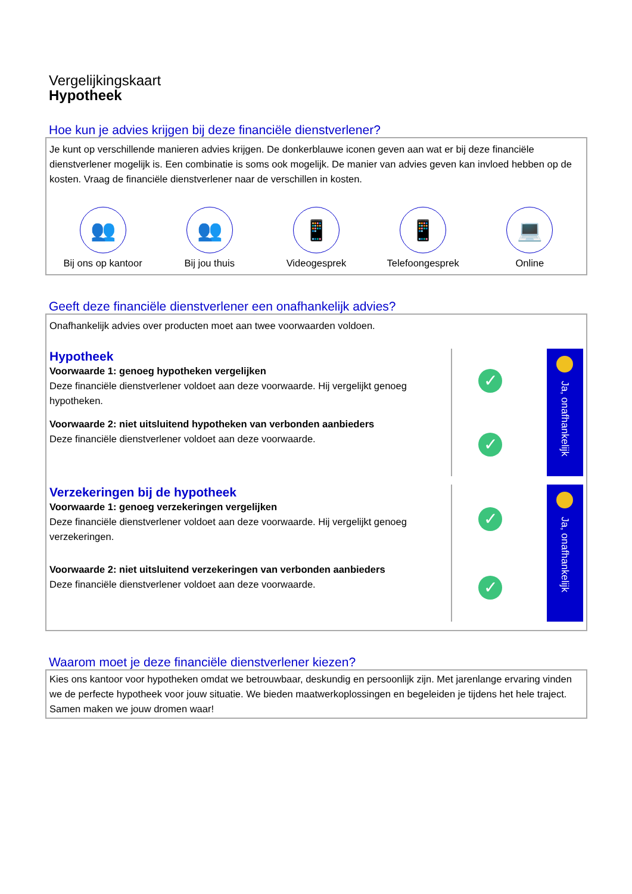Vergelijkingskaart
Hypotheek
Hoe kun je advies krijgen bij deze financiële dienstverlener?
Je kunt op verschillende manieren advies krijgen. De donkerblauwe iconen geven aan wat er bij deze financiële dienstverlener mogelijk is. Een combinatie is soms ook mogelijk. De manier van advies geven kan invloed hebben op de kosten. Vraag de financiële dienstverlener naar de verschillen in kosten.
👥
Bij ons op kantoor
👥
Bij jou thuis
📱
Videogesprek
📱
Telefoongesprek
💻
Online
Geeft deze financiële dienstverlener een onafhankelijk advies?
Onafhankelijk advies over producten moet aan twee voorwaarden voldoen.
Hypotheek
Voorwaarde 1: genoeg hypotheken vergelijken
Deze financiële dienstverlener voldoet aan deze voorwaarde. Hij vergelijkt genoeg hypotheken.
Voorwaarde 2: niet uitsluitend hypotheken van verbonden aanbieders
Deze financiële dienstverlener voldoet aan deze voorwaarde.
✓
✓
Ja, onafhankelijk
Verzekeringen bij de hypotheek
Voorwaarde 1: genoeg verzekeringen vergelijken
Deze financiële dienstverlener voldoet aan deze voorwaarde. Hij vergelijkt genoeg verzekeringen.
Voorwaarde 2: niet uitsluitend verzekeringen van verbonden aanbieders
Deze financiële dienstverlener voldoet aan deze voorwaarde.
✓
✓
Ja, onafhankelijk
Waarom moet je deze financiële dienstverlener kiezen?
Kies ons kantoor voor hypotheken omdat we betrouwbaar, deskundig en persoonlijk zijn. Met jarenlange ervaring vinden we de perfecte hypotheek voor jouw situatie. We bieden maatwerkoplossingen en begeleiden je tijdens het hele traject. Samen maken we jouw dromen waar!